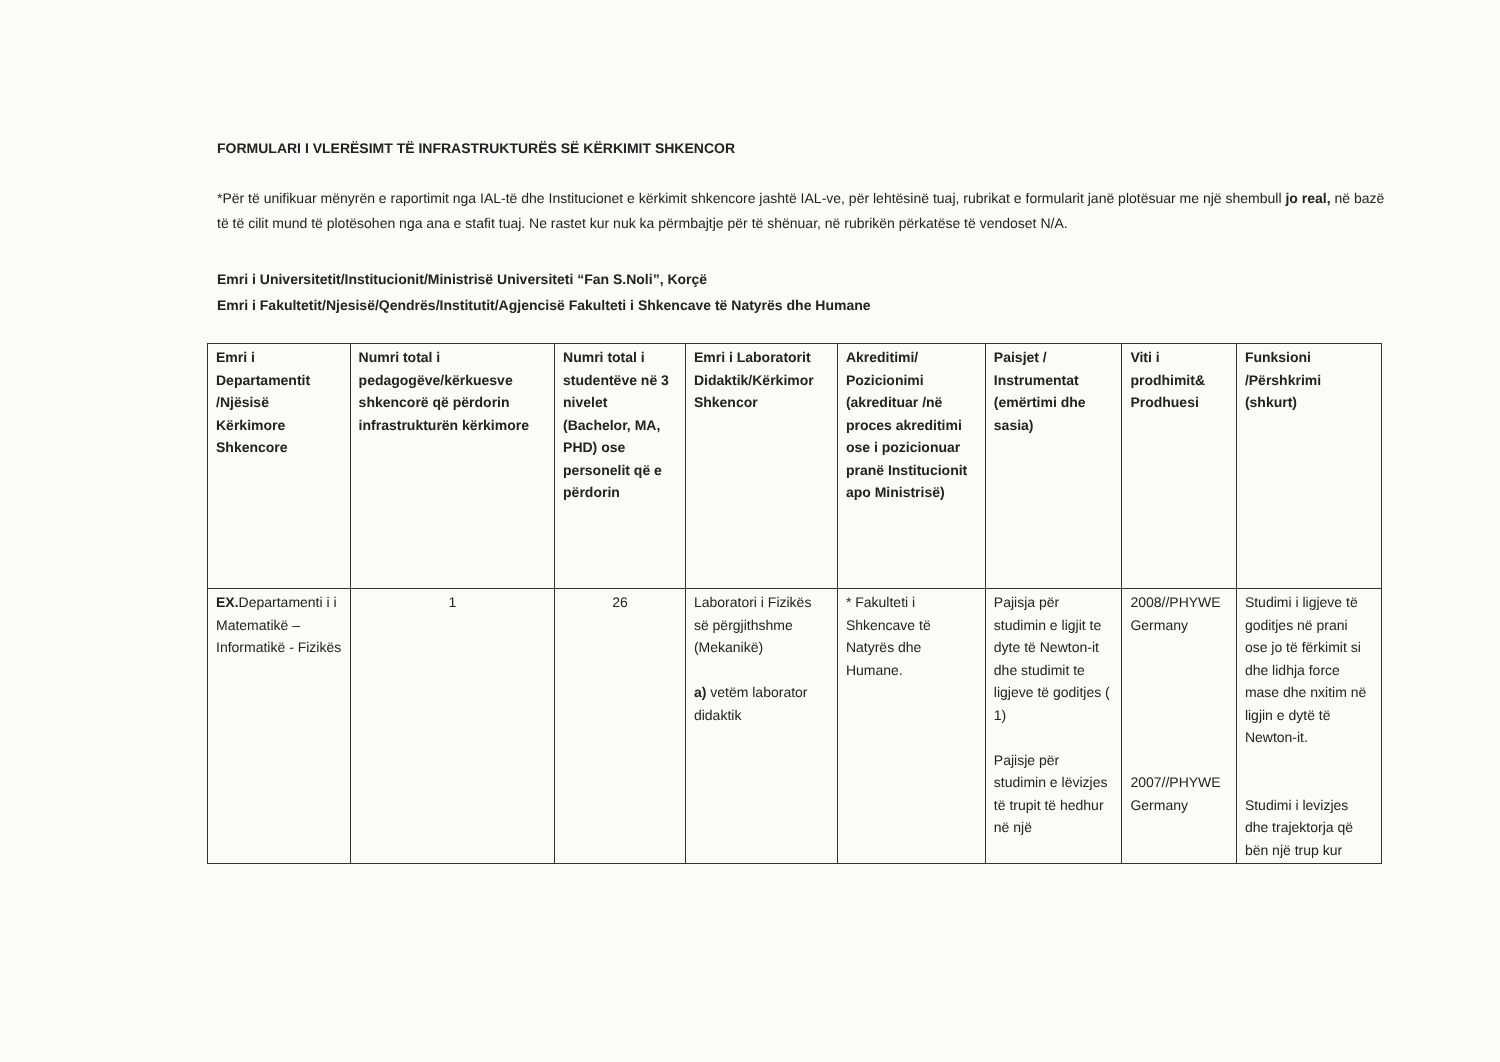FORMULARI I VLERËSIMT TË INFRASTRUKTURËS SË KËRKIMIT SHKENCOR
*Për të unifikuar mënyrën e raportimit nga IAL-të dhe Institucionet e kërkimit shkencore jashtë IAL-ve, për lehtësinë tuaj, rubrikat e formularit janë plotësuar me një shembull jo real, në bazë të të cilit mund të plotësohen nga ana e stafit tuaj. Ne rastet kur nuk ka përmbajtje për të shënuar, në rubrikën përkatëse të vendoset N/A.
Emri i Universitetit/Institucionit/Ministrisë Universiteti “Fan S.Noli”, Korçë
Emri i Fakultetit/Njesisë/Qendrës/Institutit/Agjencisë Fakulteti i Shkencave të Natyrës dhe Humane
| Emri i Departamentit /Njësisë Kërkimore Shkencore | Numri total i pedagogëve/kërkuesve shkencorë që përdorin infrastrukturën kërkimore | Numri total i studentëve në 3 nivelet (Bachelor, MA, PHD) ose personelit që e përdorin | Emri i Laboratorit Didaktik/Kërkimor Shkencor | Akreditimi/ Pozicionimi (akredituar /në proces akreditimi ose i pozicionuar pranë Institucionit apo Ministrisë) | Paisjet / Instrumentat (emërtimi dhe sasia) | Viti i prodhimit& Prodhuesi | Funksioni /Përshkrimi (shkurt) |
| --- | --- | --- | --- | --- | --- | --- | --- |
| EX. Departamenti i i Matematikë – Informatikë - Fizikës | 1 | 26 | Laboratori i Fizikës së përgjithshme (Mekanikë) a) vetëm laborator didaktik | * Fakulteti i Shkencave të Natyrës dhe Humane. | Pajisja për studimin e ligjit te dyte të Newton-it dhe studimit te ligjeve të goditjes ( 1) Pajisje për studimin e lëvizjes të trupit të hedhur në një | 2008//PHYWE Germany 2007//PHYWE Germany | Studimi i ligjeve të goditjes në prani ose jo të fërkimit si dhe lidhja force mase dhe nxitim në ligjin e dytë të Newton-it. Studimi i levizjes dhe trajektorja që bën një trup kur |